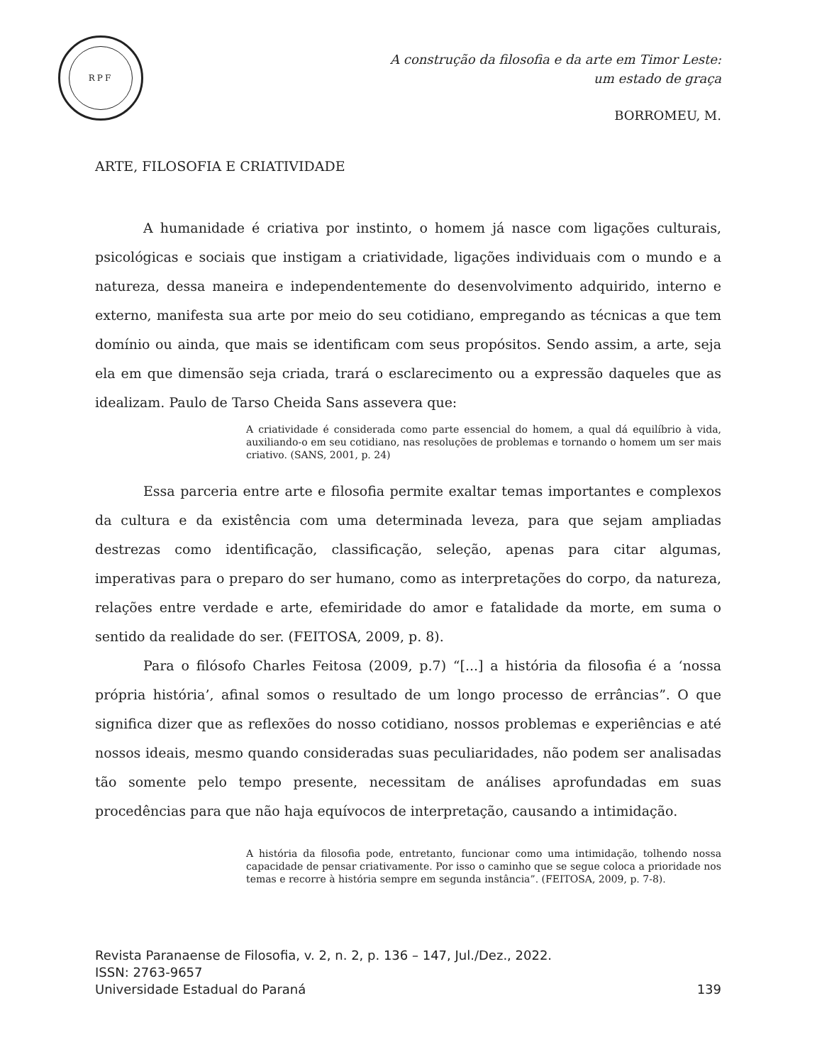RPF
A construção da filosofia e da arte em Timor Leste:
um estado de graça
BORROMEU, M.
ARTE, FILOSOFIA E CRIATIVIDADE
A humanidade é criativa por instinto, o homem já nasce com ligações culturais, psicológicas e sociais que instigam a criatividade, ligações individuais com o mundo e a natureza, dessa maneira e independentemente do desenvolvimento adquirido, interno e externo, manifesta sua arte por meio do seu cotidiano, empregando as técnicas a que tem domínio ou ainda, que mais se identificam com seus propósitos. Sendo assim, a arte, seja ela em que dimensão seja criada, trará o esclarecimento ou a expressão daqueles que as idealizam. Paulo de Tarso Cheida Sans assevera que:
A criatividade é considerada como parte essencial do homem, a qual dá equilíbrio à vida, auxiliando-o em seu cotidiano, nas resoluções de problemas e tornando o homem um ser mais criativo. (SANS, 2001, p. 24)
Essa parceria entre arte e filosofia permite exaltar temas importantes e complexos da cultura e da existência com uma determinada leveza, para que sejam ampliadas destrezas como identificação, classificação, seleção, apenas para citar algumas, imperativas para o preparo do ser humano, como as interpretações do corpo, da natureza, relações entre verdade e arte, efemiridade do amor e fatalidade da morte, em suma o sentido da realidade do ser. (FEITOSA, 2009, p. 8).
Para o filósofo Charles Feitosa (2009, p.7) “[...] a história da filosofia é a ‘nossa própria história’, afinal somos o resultado de um longo processo de errâncias”. O que significa dizer que as reflexões do nosso cotidiano, nossos problemas e experiências e até nossos ideais, mesmo quando consideradas suas peculiaridades, não podem ser analisadas tão somente pelo tempo presente, necessitam de análises aprofundadas em suas procedências para que não haja equívocos de interpretação, causando a intimidação.
A história da filosofia pode, entretanto, funcionar como uma intimidação, tolhendo nossa capacidade de pensar criativamente. Por isso o caminho que se segue coloca a prioridade nos temas e recorre à história sempre em segunda instância”. (FEITOSA, 2009, p. 7-8).
Revista Paranaense de Filosofia, v. 2, n. 2, p. 136 – 147, Jul./Dez., 2022.
ISSN: 2763-9657
Universidade Estadual do Paraná 139